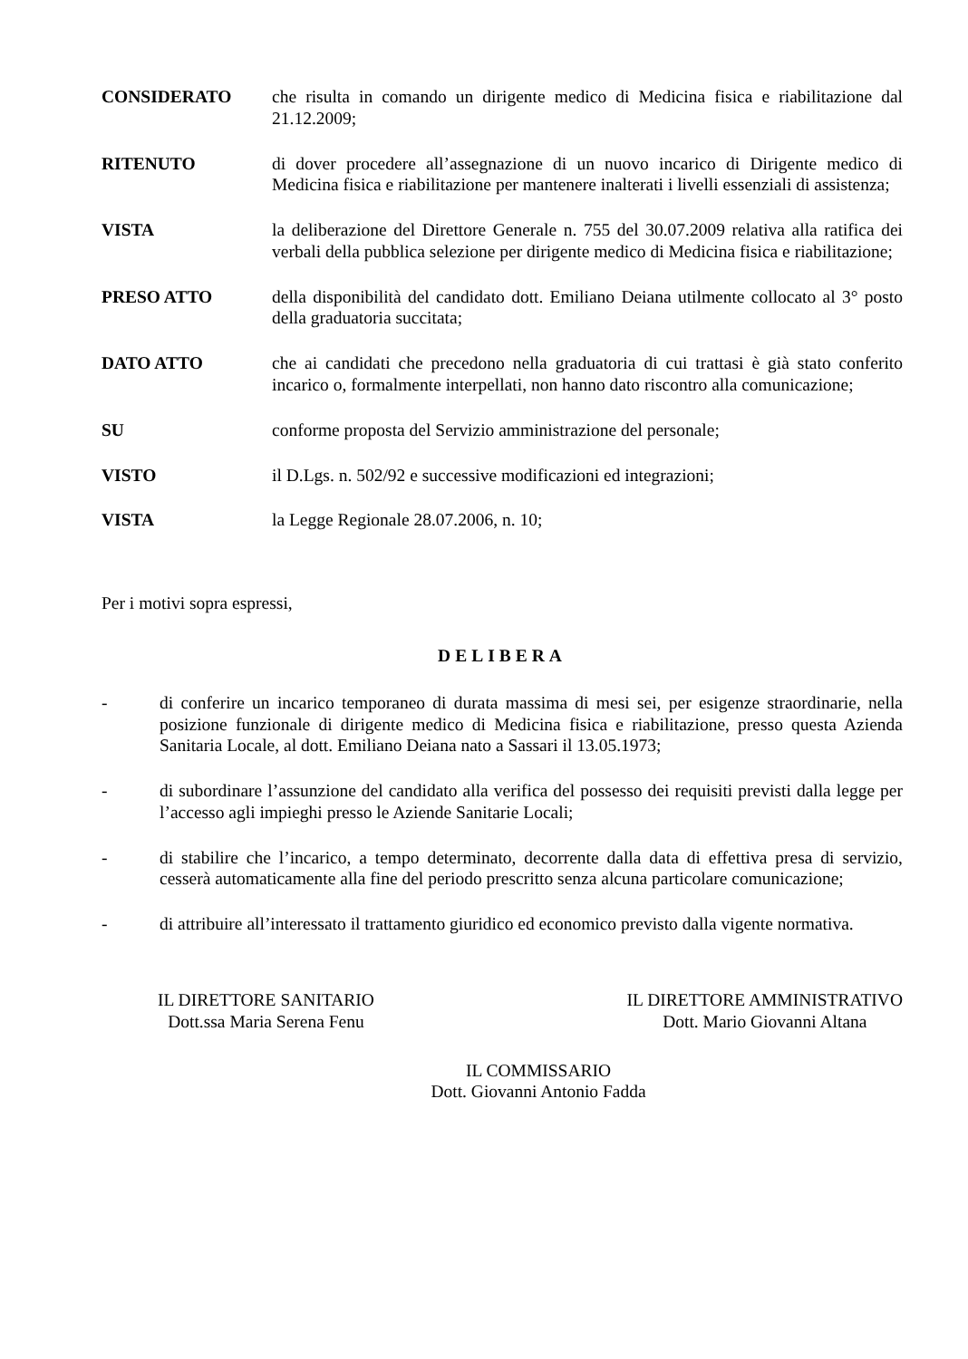CONSIDERATO che risulta in comando un dirigente medico di Medicina fisica e riabilitazione dal 21.12.2009;
RITENUTO di dover procedere all’assegnazione di un nuovo incarico di Dirigente medico di Medicina fisica e riabilitazione per mantenere inalterati i livelli essenziali di assistenza;
VISTA la deliberazione del Direttore Generale n. 755 del 30.07.2009 relativa alla ratifica dei verbali della pubblica selezione per dirigente medico di Medicina fisica e riabilitazione;
PRESO ATTO della disponibilità del candidato dott. Emiliano Deiana utilmente collocato al 3° posto della graduatoria succitata;
DATO ATTO che ai candidati che precedono nella graduatoria di cui trattasi è già stato conferito incarico o, formalmente interpellati, non hanno dato riscontro alla comunicazione;
SU conforme proposta del Servizio amministrazione del personale;
VISTO il D.Lgs. n. 502/92 e successive modificazioni ed integrazioni;
VISTA la Legge Regionale 28.07.2006, n. 10;
Per i motivi sopra espressi,
DELIBERA
- di conferire un incarico temporaneo di durata massima di mesi sei, per esigenze straordinarie, nella posizione funzionale di dirigente medico di Medicina fisica e riabilitazione, presso questa Azienda Sanitaria Locale, al dott. Emiliano Deiana nato a Sassari il 13.05.1973;
- di subordinare l’assunzione del candidato alla verifica del possesso dei requisiti previsti dalla legge per l’accesso agli impieghi presso le Aziende Sanitarie Locali;
- di stabilire che l’incarico, a tempo determinato, decorrente dalla data di effettiva presa di servizio, cesserà automaticamente alla fine del periodo prescritto senza alcuna particolare comunicazione;
- di attribuire all’interessato il trattamento giuridico ed economico previsto dalla vigente normativa.
IL DIRETTORE SANITARIO
Dott.ssa Maria Serena Fenu
IL DIRETTORE AMMINISTRATIVO
Dott. Mario Giovanni Altana
IL COMMISSARIO
Dott. Giovanni Antonio Fadda